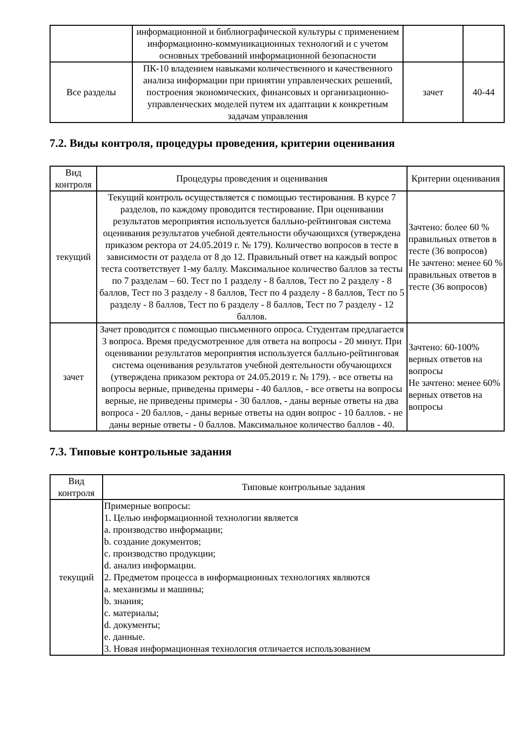| | информационной и библиографической культуры с применением информационно-коммуникационных технологий и с учетом основных требований информационной безопасности | | |
| Все разделы | ПК-10 владением навыками количественного и качественного анализа информации при принятии управленческих решений, построения экономических, финансовых и организационно-управленческих моделей путем их адаптации к конкретным задачам управления | зачет | 40-44 |
7.2. Виды контроля, процедуры проведения, критерии оценивания
| Вид контроля | Процедуры проведения и оценивания | Критерии оценивания |
| --- | --- | --- |
| текущий | Текущий контроль осуществляется с помощью тестирования. В курсе 7 разделов, по каждому проводится тестирование. При оценивании результатов мероприятия используется балльно-рейтинговая система оценивания результатов учебной деятельности обучающихся (утверждена приказом ректора от 24.05.2019 г. № 179). Количество вопросов в тесте в зависимости от раздела от 8 до 12. Правильный ответ на каждый вопрос теста соответствует 1-му баллу. Максимальное количество баллов за тесты по 7 разделам – 60. Тест по 1 разделу - 8 баллов, Тест по 2 разделу - 8 баллов, Тест по 3 разделу - 8 баллов, Тест по 4 разделу - 8 баллов, Тест по 5 разделу - 8 баллов, Тест по 6 разделу - 8 баллов, Тест по 7 разделу - 12 баллов. | Зачтено: более 60 % правильных ответов в тесте (36 вопросов) Не зачтено: менее 60 % правильных ответов в тесте (36 вопросов) |
| зачет | Зачет проводится с помощью письменного опроса. Студентам предлагается 3 вопроса. Время предусмотренное для ответа на вопросы - 20 минут. При оценивании результатов мероприятия используется балльно-рейтинговая система оценивания результатов учебной деятельности обучающихся (утверждена приказом ректора от 24.05.2019 г. № 179). - все ответы на вопросы верные, приведены примеры - 40 баллов, - все ответы на вопросы верные, не приведены примеры - 30 баллов, - даны верные ответы на два вопроса - 20 баллов, - даны верные ответы на один вопрос - 10 баллов. - не даны верные ответы - 0 баллов. Максимальное количество баллов - 40. | Зачтено: 60-100% верных ответов на вопросы Не зачтено: менее 60% верных ответов на вопросы |
7.3. Типовые контрольные задания
| Вид контроля | Типовые контрольные задания |
| --- | --- |
| текущий | Примерные вопросы: 1. Целью информационной технологии является a. производство информации; b. создание документов; c. производство продукции; d. анализ информации. 2. Предметом процесса в информационных технологиях являются a. механизмы и машины; b. знания; c. материалы; d. документы; e. данные. 3. Новая информационная технология отличается использованием |